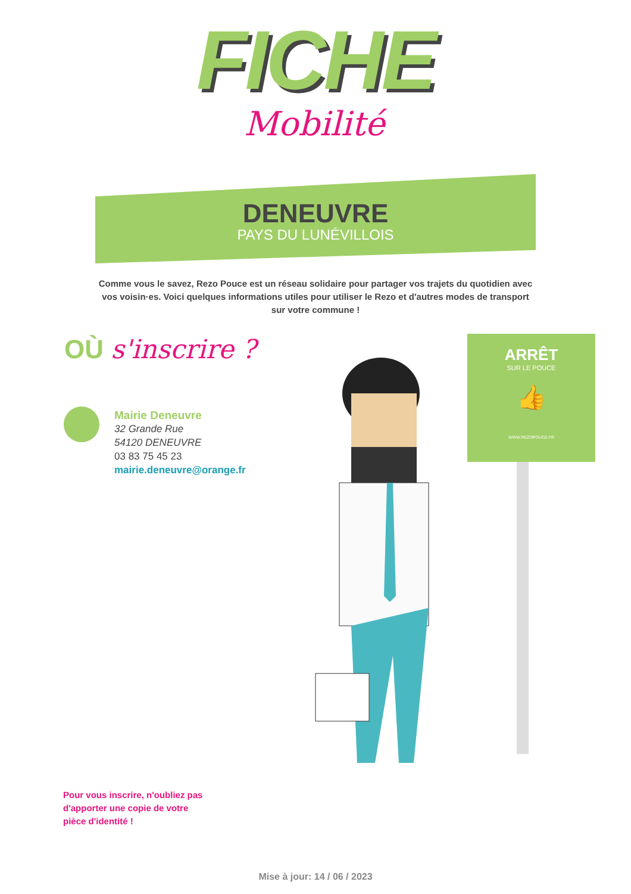FICHE
Mobilité
DENEUVRE
PAYS DU LUNÉVILLOIS
Comme vous le savez, Rezo Pouce est un réseau solidaire pour partager vos trajets du quotidien avec vos voisin·es. Voici quelques informations utiles pour utiliser le Rezo et d'autres modes de transport sur votre commune !
OÙ s'inscrire ?
Mairie Deneuvre
32 Grande Rue
54120 DENEUVRE
03 83 75 45 23
mairie.deneuvre@orange.fr
ARRÊT
SUR LE POUCE
👍
WWW.REZOPOUCE.FR
Pour vous inscrire, n'oubliez pas
d'apporter une copie de votre
pièce d'identité !
Mise à jour: 14 / 06 / 2023